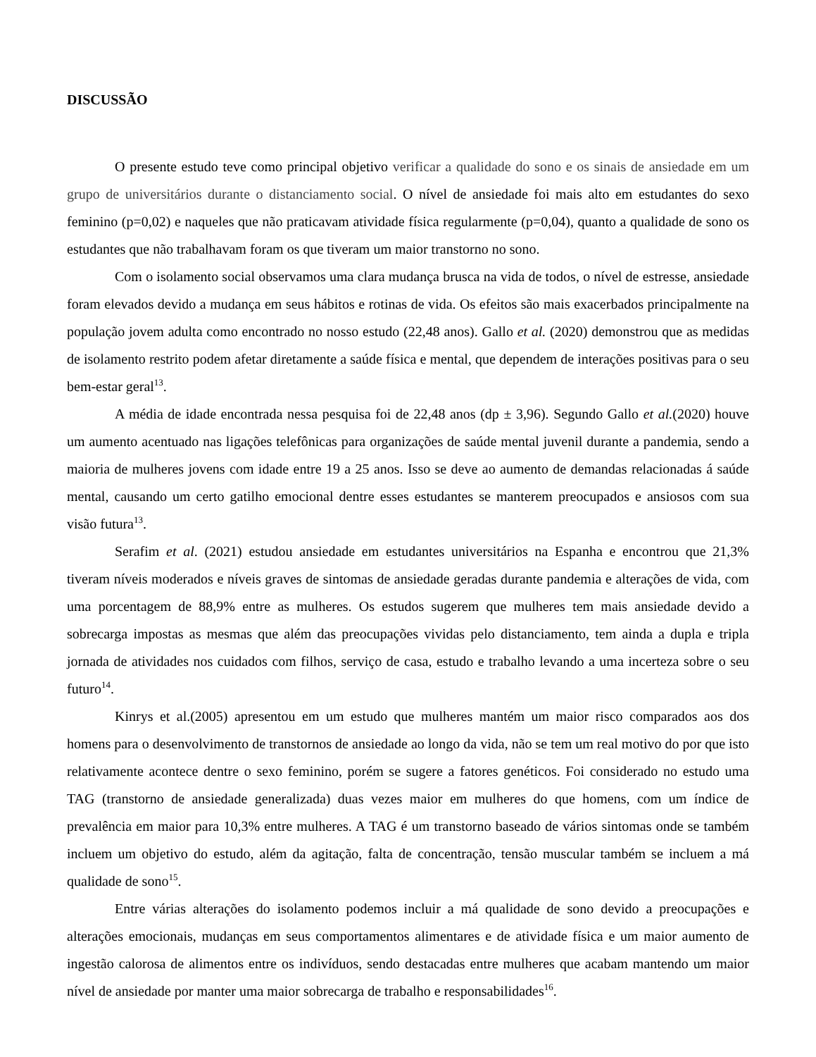DISCUSSÃO
O presente estudo teve como principal objetivo verificar a qualidade do sono e os sinais de ansiedade em um grupo de universitários durante o distanciamento social. O nível de ansiedade foi mais alto em estudantes do sexo feminino (p=0,02) e naqueles que não praticavam atividade física regularmente (p=0,04), quanto a qualidade de sono os estudantes que não trabalhavam foram os que tiveram um maior transtorno no sono.
Com o isolamento social observamos uma clara mudança brusca na vida de todos, o nível de estresse, ansiedade foram elevados devido a mudança em seus hábitos e rotinas de vida. Os efeitos são mais exacerbados principalmente na população jovem adulta como encontrado no nosso estudo (22,48 anos). Gallo et al. (2020) demonstrou que as medidas de isolamento restrito podem afetar diretamente a saúde física e mental, que dependem de interações positivas para o seu bem-estar geral<sup>13</sup>.
A média de idade encontrada nessa pesquisa foi de 22,48 anos (dp ± 3,96). Segundo Gallo et al.(2020) houve um aumento acentuado nas ligações telefônicas para organizações de saúde mental juvenil durante a pandemia, sendo a maioria de mulheres jovens com idade entre 19 a 25 anos. Isso se deve ao aumento de demandas relacionadas á saúde mental, causando um certo gatilho emocional dentre esses estudantes se manterem preocupados e ansiosos com sua visão futura<sup>13</sup>.
Serafim et al. (2021) estudou ansiedade em estudantes universitários na Espanha e encontrou que 21,3% tiveram níveis moderados e níveis graves de sintomas de ansiedade geradas durante pandemia e alterações de vida, com uma porcentagem de 88,9% entre as mulheres. Os estudos sugerem que mulheres tem mais ansiedade devido a sobrecarga impostas as mesmas que além das preocupações vividas pelo distanciamento, tem ainda a dupla e tripla jornada de atividades nos cuidados com filhos, serviço de casa, estudo e trabalho levando a uma incerteza sobre o seu futuro<sup>14</sup>.
Kinrys et al.(2005) apresentou em um estudo que mulheres mantém um maior risco comparados aos dos homens para o desenvolvimento de transtornos de ansiedade ao longo da vida, não se tem um real motivo do por que isto relativamente acontece dentre o sexo feminino, porém se sugere a fatores genéticos. Foi considerado no estudo uma TAG (transtorno de ansiedade generalizada) duas vezes maior em mulheres do que homens, com um índice de prevalência em maior para 10,3% entre mulheres. A TAG é um transtorno baseado de vários sintomas onde se também incluem um objetivo do estudo, além da agitação, falta de concentração, tensão muscular também se incluem a má qualidade de sono<sup>15</sup>.
Entre várias alterações do isolamento podemos incluir a má qualidade de sono devido a preocupações e alterações emocionais, mudanças em seus comportamentos alimentares e de atividade física e um maior aumento de ingestão calorosa de alimentos entre os indivíduos, sendo destacadas entre mulheres que acabam mantendo um maior nível de ansiedade por manter uma maior sobrecarga de trabalho e responsabilidades<sup>16</sup>.